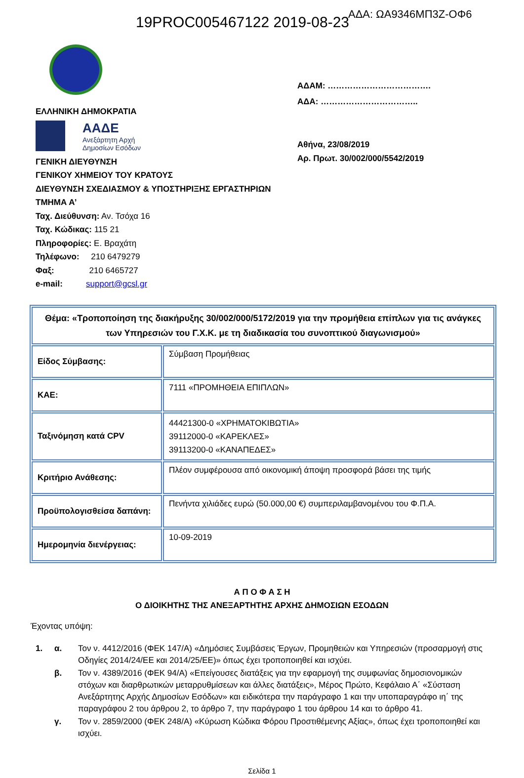19PROC005467122 2019-08-23 ΑΔΑ: ΩΑ9346ΜΠ3Ζ-ΟΦ6
ΕΛΛΗΝΙΚΗ ΔΗΜΟΚΡΑΤΙΑ
ΑΑΔΕ
Ανεξάρτητη Αρχή
Δημοσίων Εσόδων
ΓΕΝΙΚΗ ΔΙΕΥΘΥΝΣΗ
ΓΕΝΙΚΟΥ ΧΗΜΕΙΟΥ ΤΟΥ ΚΡΑΤΟΥΣ
ΔΙΕΥΘΥΝΣΗ ΣΧΕΔΙΑΣΜΟΥ & ΥΠΟΣΤΗΡΙΞΗΣ ΕΡΓΑΣΤΗΡΙΩΝ
ΤΜΗΜΑ Α’
Ταχ. Διεύθυνση: Αν. Τσόχα 16
Ταχ. Κώδικας: 115 21
Πληροφορίες: Ε. Βραχάτη
Τηλέφωνο: 210 6479279
Φαξ: 210 6465727
e-mail: support@gcsl.gr
ΑΔΑΜ: ……………………………….
ΑΔΑ: ……………………………..
Αθήνα, 23/08/2019
Αρ. Πρωτ. 30/002/000/5542/2019
| Θέμα: «Τροποποίηση της διακήρυξης 30/002/000/5172/2019 για την προμήθεια επίπλων για τις ανάγκες των Υπηρεσιών του Γ.Χ.Κ. με τη διαδικασία του συνοπτικού διαγωνισμού» | |
| Είδος Σύμβασης: | Σύμβαση Προμήθειας |
| ΚΑΕ: | 7111 «ΠΡΟΜΗΘΕΙΑ ΕΠΙΠΛΩΝ» |
| Ταξινόμηση κατά CPV | 44421300-0 «ΧΡΗΜΑΤΟΚΙΒΩΤΙΑ» 39112000-0 «ΚΑΡΕΚΛΕΣ» 39113200-0 «ΚΑΝΑΠΕΔΕΣ» |
| Κριτήριο Ανάθεσης: | Πλέον συμφέρουσα από οικονομική άποψη προσφορά βάσει της τιμής |
| Προϋπολογισθείσα δαπάνη: | Πενήντα χιλιάδες ευρώ (50.000,00 €) συμπεριλαμβανομένου του Φ.Π.Α. |
| Ημερομηνία διενέργειας: | 10-09-2019 |
Α Π Ο Φ Α Σ Η
Ο ΔΙΟΙΚΗΤΗΣ ΤΗΣ ΑΝΕΞΑΡΤΗΤΗΣ ΑΡΧΗΣ ΔΗΜΟΣΙΩΝ ΕΣΟΔΩΝ
Έχοντας υπόψη:
1. α. Τον ν. 4412/2016 (ΦΕΚ 147/Α) «Δημόσιες Συμβάσεις Έργων, Προμηθειών και Υπηρεσιών (προσαρμογή στις Οδηγίες 2014/24/ΕΕ και 2014/25/ΕΕ)» όπως έχει τροποποιηθεί και ισχύει.
β. Τον ν. 4389/2016 (ΦΕΚ 94/Α) «Επείγουσες διατάξεις για την εφαρμογή της συμφωνίας δημοσιονομικών στόχων και διαρθρωτικών μεταρρυθμίσεων και άλλες διατάξεις», Μέρος Πρώτο, Κεφάλαιο Α΄ «Σύσταση Ανεξάρτητης Αρχής Δημοσίων Εσόδων» και ειδικότερα την παράγραφο 1 και την υποπαραγράφο ιη΄ της παραγράφου 2 του άρθρου 2, το άρθρο 7, την παράγραφο 1 του άρθρου 14 και το άρθρο 41.
γ. Τον ν. 2859/2000 (ΦΕΚ 248/Α) «Κύρωση Κώδικα Φόρου Προστιθέμενης Αξίας», όπως έχει τροποποιηθεί και ισχύει.
Σελίδα 1